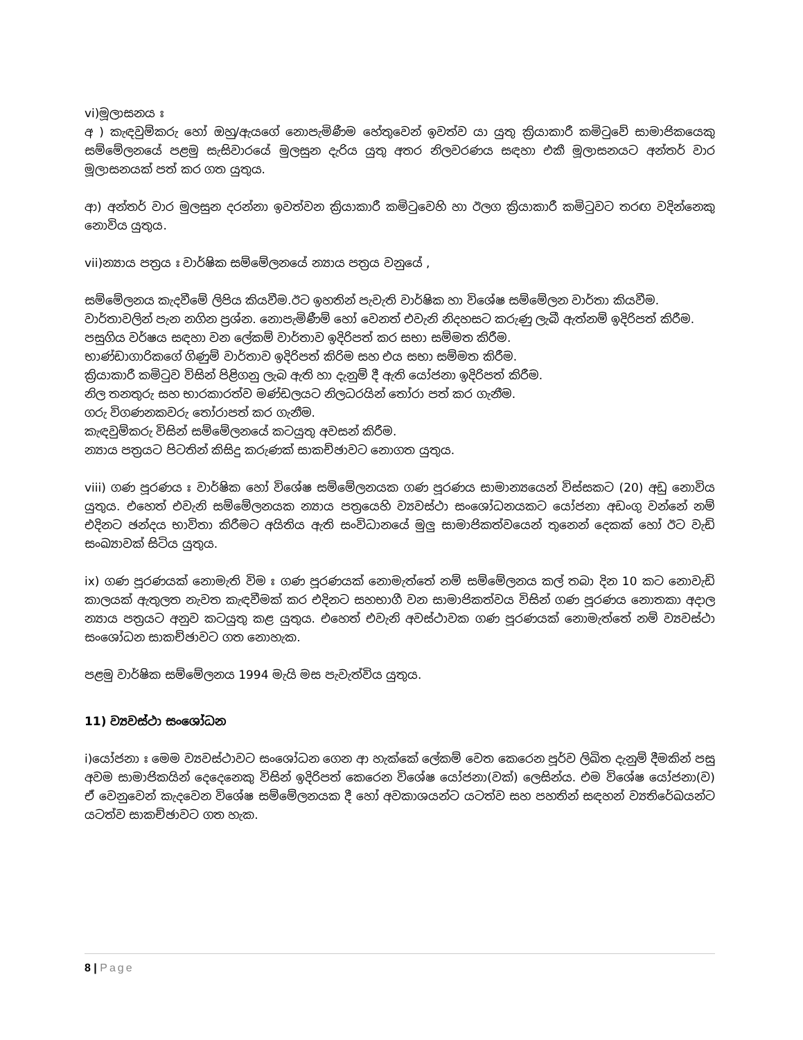vi)මූලාසනය ඃ
අ ) කැඳවුම්කරු හෝ ඔහු/ඇයගේ නොපැමිණීම හේතුවෙන් ඉවත්ව යා යුතු ක්‍රියාකාරී කමිටුවේ සාමාජිකයෙකු සම්මේලනයේ පළමු සැසිවාරයේ මුලසුන දැරිය යුතු අතර නිලවරණය සඳහා එකී මූලාසනයට අන්තර් වාර මූලාසනයක් පත් කර ගත යුතුය.
ආ) අන්තර් වාර මුලසුන දරන්නා ඉවත්වන ක්‍රියාකාරී කමිටුවෙහි හා ඊලග ක්‍රියාකාරී කමිටුවට තරඟ වදින්නෙකු නොවිය යුතුය.
vii)න්‍යාය පත්‍රය ඃ වාර්ෂික සම්මේලනයේ න්‍යාය පත්‍රය වනුයේ ,
සම්මේලනය කැදවීමේ ලිපිය කියවීම.ඊට ඉහතින් පැවැති වාර්ෂික හා විශේෂ සම්මේලන වාර්තා කියවීම.
වාර්තාවලින් පැන නගින ප්‍රශ්න. නොපැමිණීම් හෝ වෙනත් එවැනි නිදහසට කරුණු ලැබී ඇත්නම් ඉදිරිපත් කිරීම.
පසුගිය වර්ෂය සඳහා වන ලේකම් වාර්තාව ඉදිරිපත් කර සභා සම්මත කිරීම.
භාණ්ඩාගාරිකගේ ගිණුම් වාර්තාව ඉදිරිපත් කිරිම සහ එය සභා සම්මත කිරීම.
ක්‍රියාකාරී කමිටුව විසින් පිළිගනු ලැබ ඇති හා දැනුම් දී ඇති යෝජනා ඉදිරිපත් කිරීම.
නිල තනතුරු සහ භාරකාරත්ව මණ්ඩලයට නිලධරයින් තෝරා පත් කර ගැනීම.
ගරු විගණනකවරු තෝරාපත් කර ගැනීම.
කැඳවුම්කරු විසින් සම්මේලනයේ කටයුතු අවසන් කිරීම.
න්‍යාය පත්‍රයට පිටතින් කිසිදු කරුණක් සාකච්ඡාවට නොගත යුතුය.
viii) ගණ පූරණය ඃ වාර්ෂික හෝ විශේෂ සම්මේලනයක ගණ පූරණය සාමාන්‍යයෙන් විස්සකට (20) අඩු නොවිය යුතුය. එහෙත් එවැනි සම්මේලනයක න්‍යාය පත්‍රයෙහි ව්‍යවස්ථා සංශෝධනයකට යෝජනා අඩංගු වන්නේ නම් එදිනට ඡන්දය භාවිතා කිරීමට අයිතිය ඇති සංවිධානයේ මුලු සාමාජිකත්වයෙන් තුනෙන් දෙකක් හෝ ඊට වැඩි සංඛ්‍යාවක් සිටිය යුතුය.
ix) ගණ පූරණයක් නොමැති විම ඃ ගණ පූරණයක් නොමැත්තේ නම් සම්මේලනය කල් තබා දින 10 කට නොවැඩි කාලයක් ඇතුලත නැවත කැඳවීමක් කර එදිනට සහභාගී වන සාමාජිකත්වය විසින් ගණ පූරණය නොතකා අදාල න්‍යාය පත්‍රයට අනුව කටයුතු කළ යුතුය. එහෙත් එවැනි අවස්ථාවක ගණ පූරණයක් නොමැත්තේ නම් ව්‍යවස්ථා සංශෝධන සාකච්ඡාවට ගත නොහැක.
පළමු වාර්ෂික සම්මේලනය 1994 මැයි මස පැවැත්විය යුතුය.
11) ව්‍යවස්ථා සංශෝධන
i)යෝජනා ඃ මෙම ව්‍යවස්ථාවට සංශෝධන ගෙන ආ හැක්කේ ලේකම් වෙත කෙරෙන පූර්ව ලිඛිත දැනුම් දීමකින් පසු අවම සාමාජිකයින් දෙදෙනෙකු විසින් ඉදිරිපත් කෙරෙන විශේෂ යෝජනා(වක්) ලෙසින්ය. එම විශේෂ යෝජනා(ව) ඒ වෙනුවෙන් කැදවෙන විශේෂ සම්මේලනයක දී හෝ අවකාශයන්ට යටත්ව සහ පහතින් සඳහන් ව්‍යතිරේඛයන්ට යටත්ව සාකච්ඡාවට ගත හැක.
8 | Page